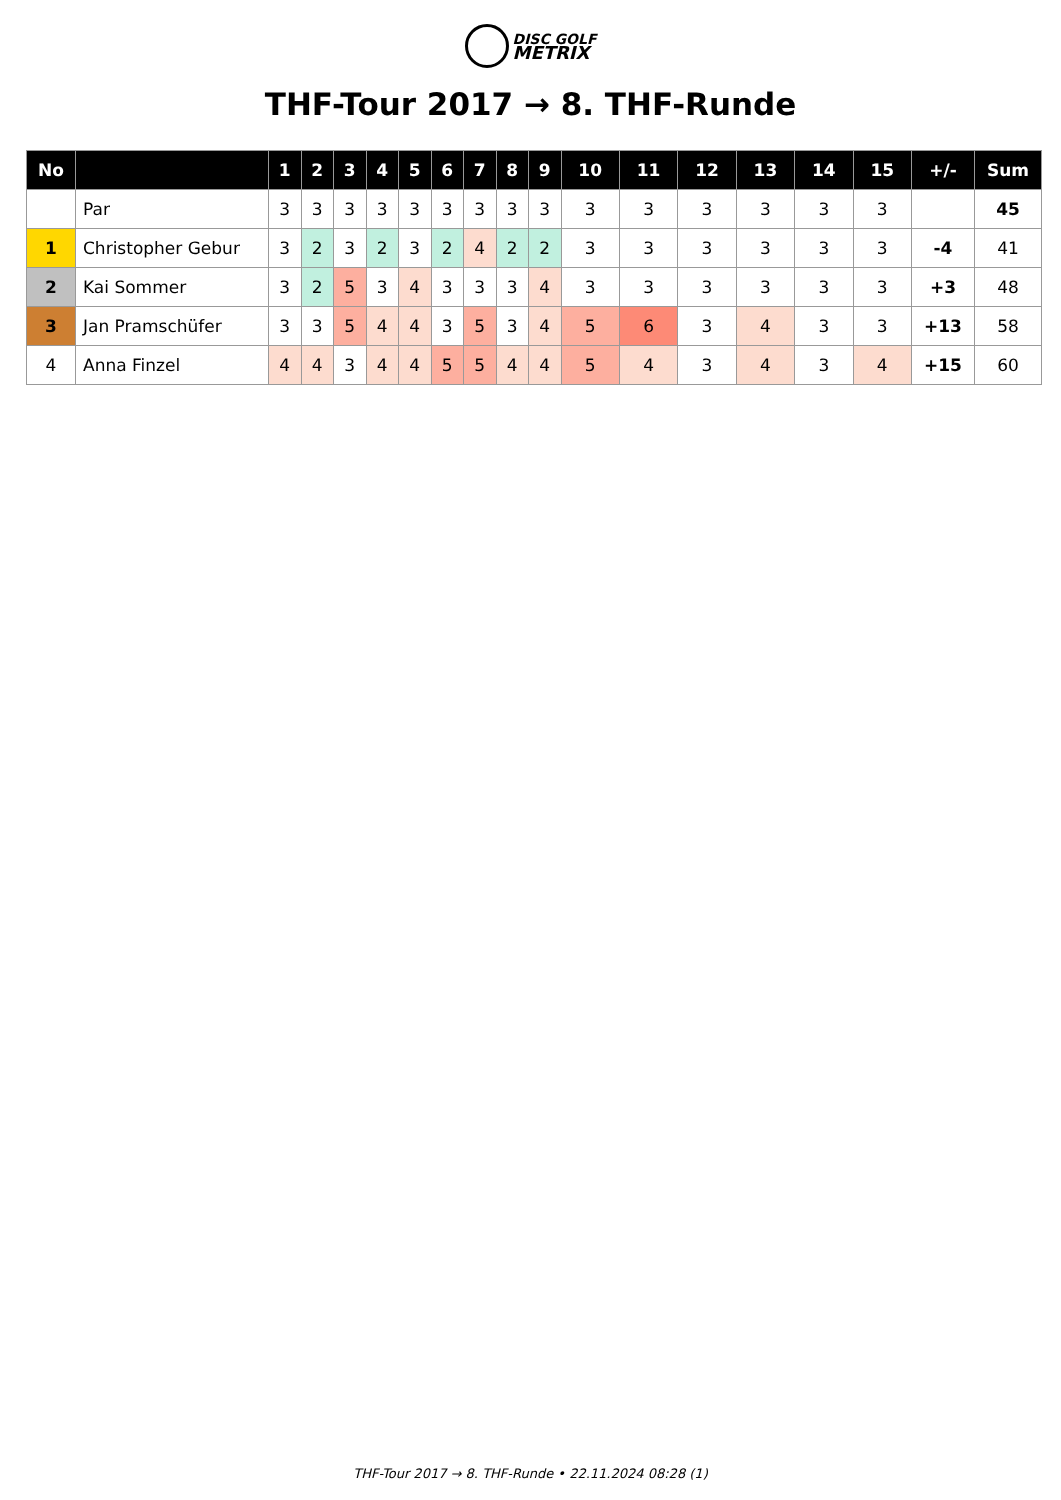DISC GOLF
METRIX
THF-Tour 2017 → 8. THF-Runde
| No | | 1 | 2 | 3 | 4 | 5 | 6 | 7 | 8 | 9 | 10 | 11 | 12 | 13 | 14 | 15 | +/- | Sum |
| --- | --- | --- | --- | --- | --- | --- | --- | --- | --- | --- | --- | --- | --- | --- | --- | --- | --- | --- |
| | Par | 3 | 3 | 3 | 3 | 3 | 3 | 3 | 3 | 3 | 3 | 3 | 3 | 3 | 3 | 3 | | 45 |
| 1 | Christopher Gebur | 3 | 2 | 3 | 2 | 3 | 2 | 4 | 2 | 2 | 3 | 3 | 3 | 3 | 3 | 3 | -4 | 41 |
| 2 | Kai Sommer | 3 | 2 | 5 | 3 | 4 | 3 | 3 | 3 | 4 | 3 | 3 | 3 | 3 | 3 | 3 | +3 | 48 |
| 3 | Jan Pramschüfer | 3 | 3 | 5 | 4 | 4 | 3 | 5 | 3 | 4 | 5 | 6 | 3 | 4 | 3 | 3 | +13 | 58 |
| 4 | Anna Finzel | 4 | 4 | 3 | 4 | 4 | 5 | 5 | 4 | 4 | 5 | 4 | 3 | 4 | 3 | 4 | +15 | 60 |
THF-Tour 2017 → 8. THF-Runde • 22.11.2024 08:28 (1)